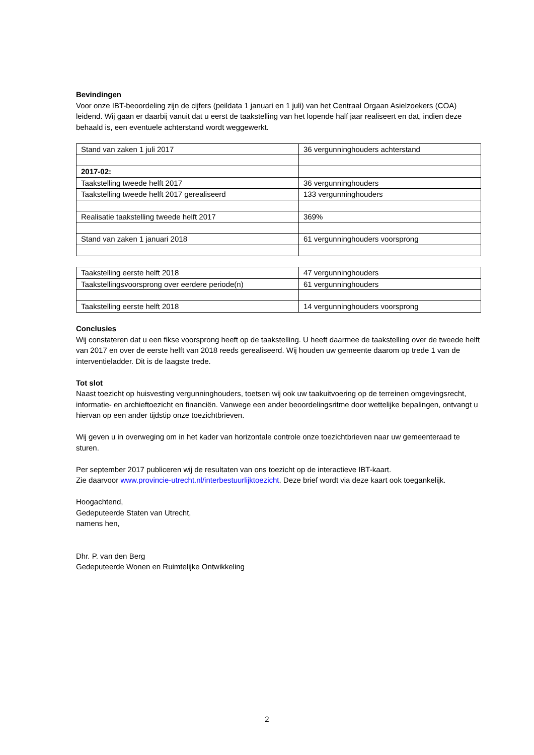Bevindingen
Voor onze IBT-beoordeling zijn de cijfers (peildata 1 januari en 1 juli) van het Centraal Orgaan Asielzoekers (COA) leidend. Wij gaan er daarbij vanuit dat u eerst de taakstelling van het lopende half jaar realiseert en dat, indien deze behaald is, een eventuele achterstand wordt weggewerkt.
| Stand van zaken 1 juli 2017 | 36 vergunninghouders achterstand |
| 2017-02: | |
| Taakstelling tweede helft 2017 | 36 vergunninghouders |
| Taakstelling tweede helft 2017 gerealiseerd | 133 vergunninghouders |
| Realisatie taakstelling tweede helft 2017 | 369% |
| Stand van zaken 1 januari 2018 | 61 vergunninghouders voorsprong |
| Taakstelling eerste helft 2018 | 47 vergunninghouders |
| Taakstellingsvoorsprong over eerdere periode(n) | 61 vergunninghouders |
| Taakstelling eerste helft 2018 | 14 vergunninghouders voorsprong |
Conclusies
Wij constateren dat u een fikse voorsprong heeft op de taakstelling. U heeft daarmee de taakstelling over de tweede helft van 2017 en over de eerste helft van 2018 reeds gerealiseerd. Wij houden uw gemeente daarom op trede 1 van de interventieladder. Dit is de laagste trede.
Tot slot
Naast toezicht op huisvesting vergunninghouders, toetsen wij ook uw taakuitvoering op de terreinen omgevingsrecht, informatie- en archieftoezicht en financiën. Vanwege een ander beoordelingsritme door wettelijke bepalingen, ontvangt u hiervan op een ander tijdstip onze toezichtbrieven.
Wij geven u in overweging om in het kader van horizontale controle onze toezichtbrieven naar uw gemeenteraad te sturen.
Per september 2017 publiceren wij de resultaten van ons toezicht op de interactieve IBT-kaart.
Zie daarvoor www.provincie-utrecht.nl/interbestuurlijktoezicht. Deze brief wordt via deze kaart ook toegankelijk.
Hoogachtend,
Gedeputeerde Staten van Utrecht,
namens hen,
Dhr. P. van den Berg
Gedeputeerde Wonen en Ruimtelijke Ontwikkeling
2